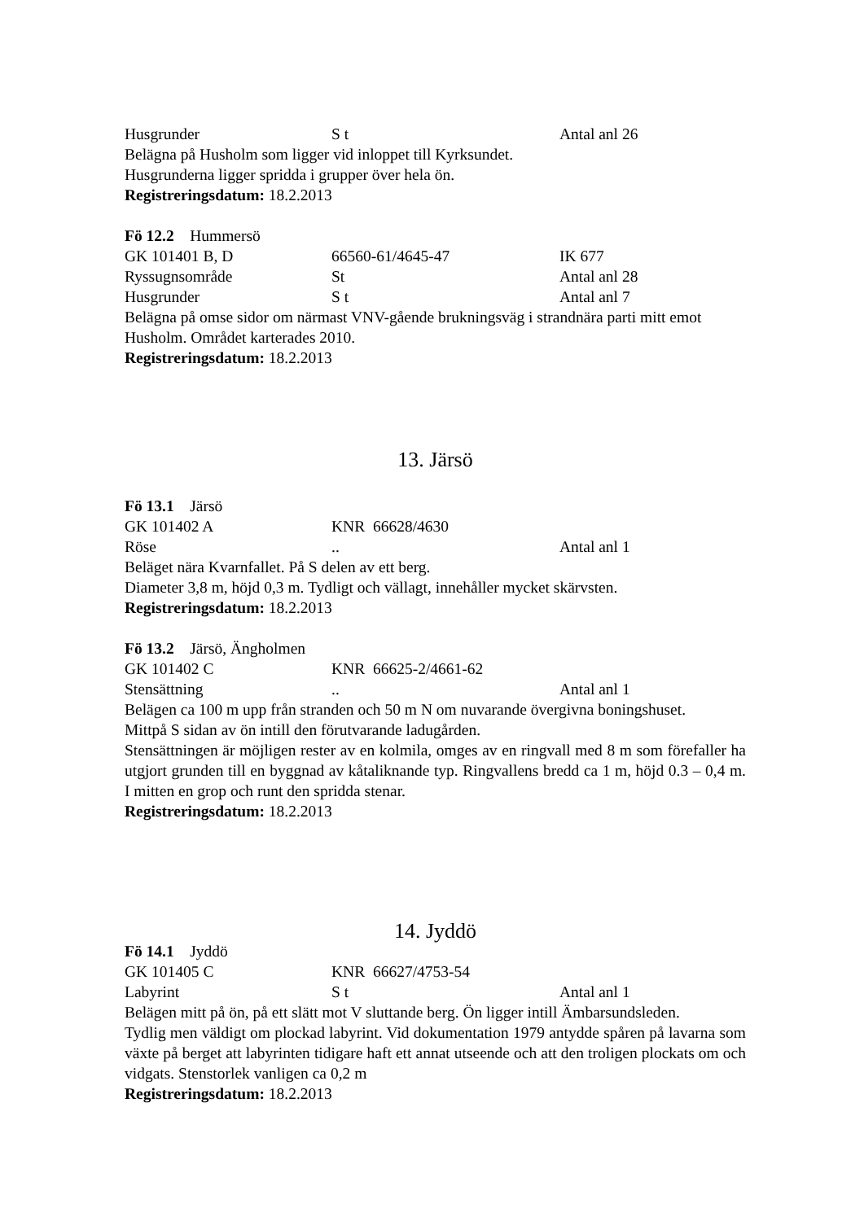Husgrunder S t Antal anl 26
Belägna på Husholm som ligger vid inloppet till Kyrksundet.
Husgrunderna ligger spridda i grupper över hela ön.
Registreringsdatum: 18.2.2013
Fö 12.2 Hummersö
GK 101401 B, D 66560-61/4645-47 IK 677
Ryssugnsområde St Antal anl 28
Husgrunder S t Antal anl 7
Belägna på omse sidor om närmast VNV-gående brukningsväg i strandnära parti mitt emot Husholm. Området karterades 2010.
Registreringsdatum: 18.2.2013
13. Järsö
Fö 13.1 Järsö
GK 101402 A KNR 66628/4630
Röse.. Antal anl 1
Beläget nära Kvarnfallet. På S delen av ett berg.
Diameter 3,8 m, höjd 0,3 m. Tydligt och vällagt, innehåller mycket skärvsten.
Registreringsdatum: 18.2.2013
Fö 13.2 Järsö, Ängholmen
GK 101402 C KNR 66625-2/4661-62
Stensättning.. Antal anl 1
Belägen ca 100 m upp från stranden och 50 m N om nuvarande övergivna boningshuset.
Mittpå S sidan av ön intill den förutvarande ladugården.
Stensättningen är möjligen rester av en kolmila, omges av en ringvall med 8 m som förefaller ha utgjort grunden till en byggnad av kåtaliknande typ. Ringvallens bredd ca 1 m, höjd 0.3 – 0,4 m. I mitten en grop och runt den spridda stenar.
Registreringsdatum: 18.2.2013
14. Jyddö
Fö 14.1 Jyddö
GK 101405 C KNR 66627/4753-54
Labyrint S t Antal anl 1
Belägen mitt på ön, på ett slätt mot V sluttande berg. Ön ligger intill Ämbarsundsleden.
Tydlig men väldigt om plockad labyrint. Vid dokumentation 1979 antydde spåren på lavarna som växte på berget att labyrinten tidigare haft ett annat utseende och att den troligen plockats om och vidgats. Stenstorlek vanligen ca 0,2 m
Registreringsdatum: 18.2.2013